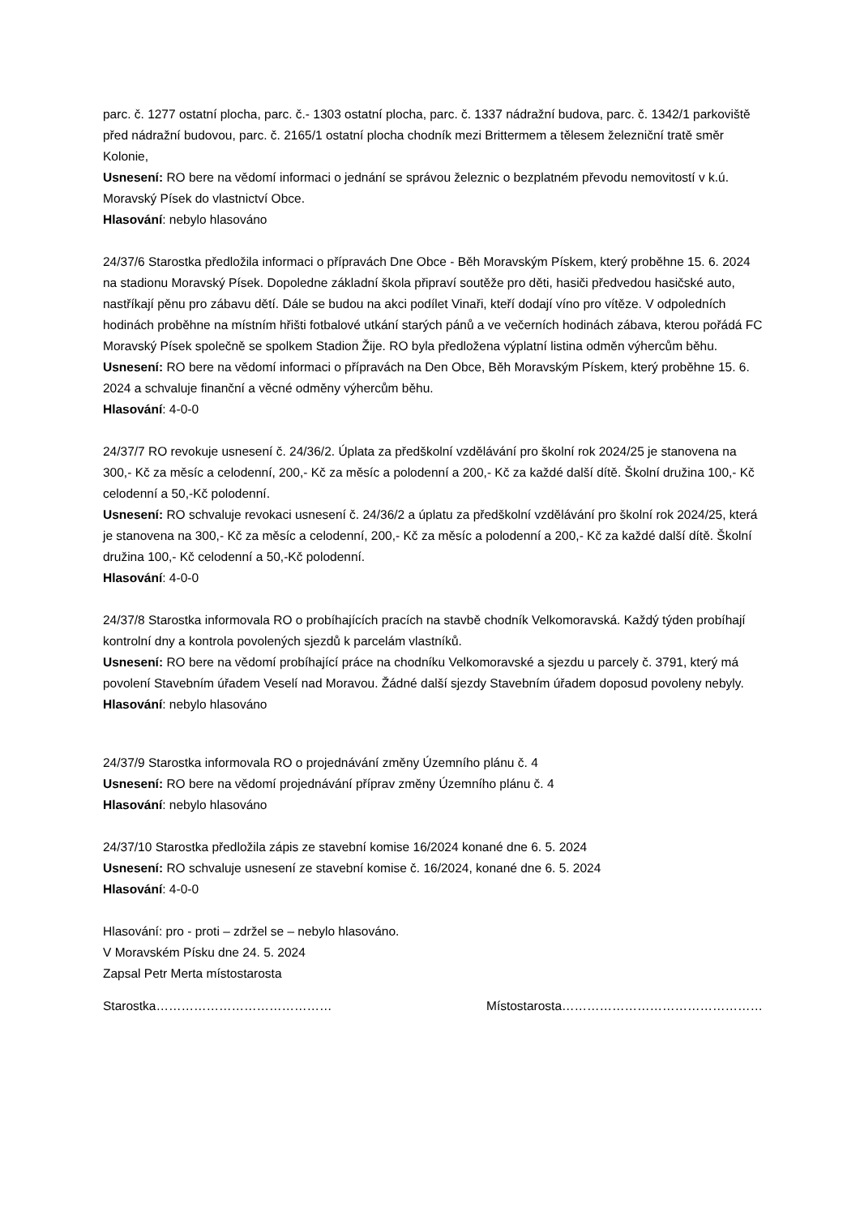parc. č. 1277 ostatní plocha, parc. č.- 1303 ostatní plocha, parc. č. 1337 nádražní budova, parc. č. 1342/1 parkoviště před nádražní budovou, parc. č. 2165/1 ostatní plocha chodník mezi Brittermem a tělesem železniční tratě směr Kolonie,
Usnesení: RO bere na vědomí informaci o jednání se správou železnic o bezplatném převodu nemovitostí v k.ú. Moravský Písek do vlastnictví Obce.
Hlasování: nebylo hlasováno
24/37/6 Starostka předložila informaci o přípravách Dne Obce - Běh Moravským Pískem, který proběhne 15. 6. 2024 na stadionu Moravský Písek. Dopoledne základní škola připraví soutěže pro děti, hasiči předvedou hasičské auto, nastříkají pěnu pro zábavu dětí. Dále se budou na akci podílet Vinaři, kteří dodají víno pro vítěze. V odpoledních hodinách proběhne na místním hřišti fotbalové utkání starých pánů a ve večerních hodinách zábava, kterou pořádá FC Moravský Písek společně se spolkem Stadion Žije. RO byla předložena výplatní listina odměn výhercům běhu.
Usnesení: RO bere na vědomí informaci o přípravách na Den Obce, Běh Moravským Pískem, který proběhne 15. 6. 2024 a schvaluje finanční a věcné odměny výhercům běhu.
Hlasování: 4-0-0
24/37/7 RO revokuje usnesení č. 24/36/2. Úplata za předškolní vzdělávání pro školní rok 2024/25 je stanovena na 300,- Kč za měsíc a celodenní, 200,- Kč za měsíc a polodenní a 200,- Kč za každé další dítě. Školní družina 100,- Kč celodenní a 50,-Kč polodenní.
Usnesení: RO schvaluje revokaci usnesení č. 24/36/2 a úplatu za předškolní vzdělávání pro školní rok 2024/25, která je stanovena na 300,- Kč za měsíc a celodenní, 200,- Kč za měsíc a polodenní a 200,- Kč za každé další dítě. Školní družina 100,- Kč celodenní a 50,-Kč polodenní.
Hlasování: 4-0-0
24/37/8 Starostka informovala RO o probíhajících pracích na stavbě chodník Velkomoravská. Každý týden probíhají kontrolní dny a kontrola povolených sjezdů k parcelám vlastníků.
Usnesení: RO bere na vědomí probíhající práce na chodníku Velkomoravské a sjezdu u parcely č. 3791, který má povolení Stavebním úřadem Veselí nad Moravou. Žádné další sjezdy Stavebním úřadem doposud povoleny nebyly.
Hlasování: nebylo hlasováno
24/37/9 Starostka informovala RO o projednávání změny Územního plánu č. 4
Usnesení: RO bere na vědomí projednávání příprav změny Územního plánu č. 4
Hlasování: nebylo hlasováno
24/37/10 Starostka předložila zápis ze stavební komise 16/2024 konané dne 6. 5. 2024
Usnesení: RO schvaluje usnesení ze stavební komise č. 16/2024, konané dne 6. 5. 2024
Hlasování: 4-0-0
Hlasování: pro - proti – zdržel se – nebylo hlasováno.
V Moravském Písku dne 24. 5. 2024
Zapsal Petr Merta místostarosta
Starostka…………………………………… Místostarosta…………………………………………